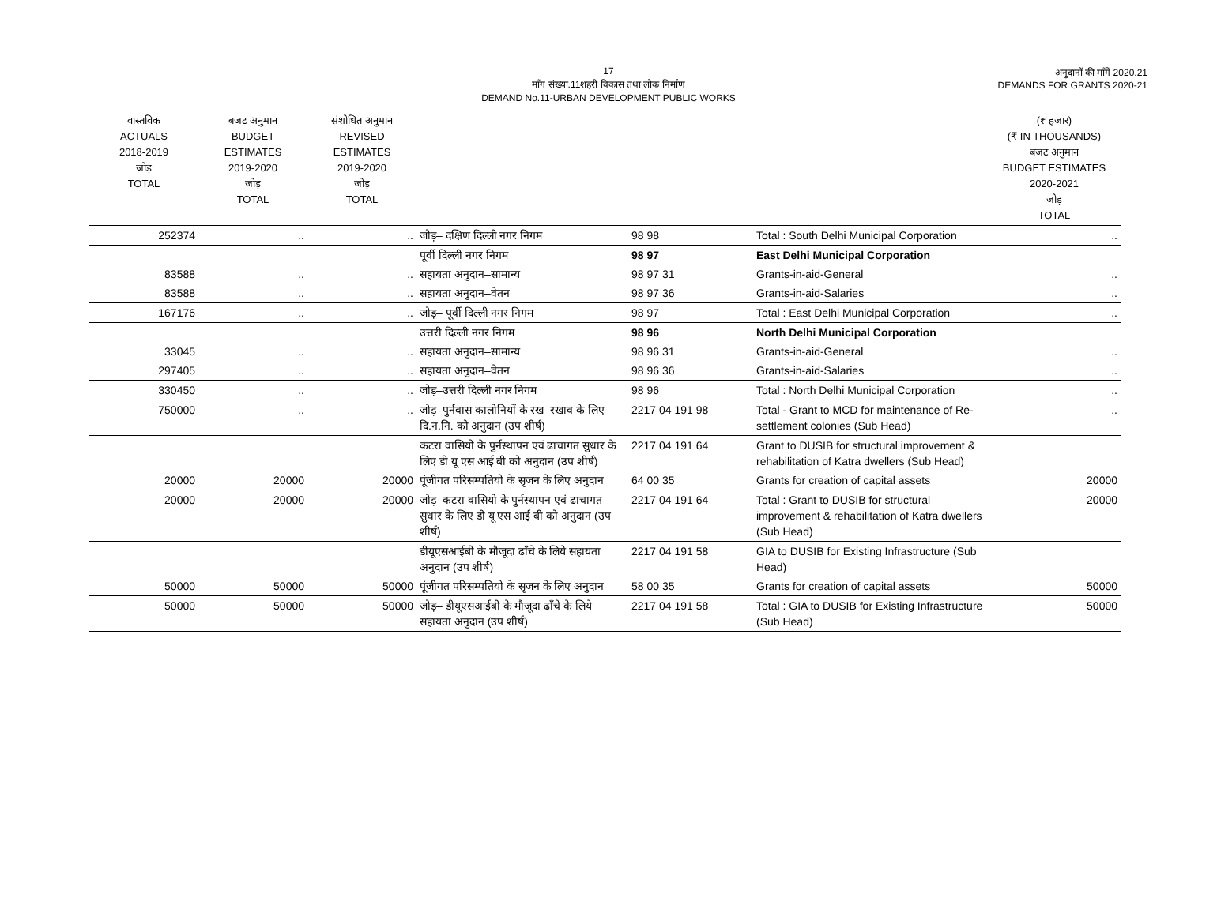17
माँग संख्या.11शहरी विकास तथा लोक निर्माण
DEMAND No.11-URBAN DEVELOPMENT PUBLIC WORKS
अनुदानों की माँगें 2020.21
DEMANDS FOR GRANTS 2020-21
| वास्तविक ACTUALS 2018-2019 जोड़ TOTAL | बजट अनुमान BUDGET ESTIMATES 2019-2020 जोड़ TOTAL | संशोधित अनुमान REVISED ESTIMATES 2019-2020 जोड़ TOTAL | | | | (₹ हजार) (₹ IN THOUSANDS) बजट अनुमान BUDGET ESTIMATES 2020-2021 जोड़ TOTAL |
| --- | --- | --- | --- | --- | --- | --- |
| 252374 | .. | .. | जोड़– दक्षिण दिल्ली नगर निगम | 98 98 | Total : South Delhi Municipal Corporation | .. |
| | | | पूर्वी दिल्ली नगर निगम | 98 97 | East Delhi Municipal Corporation | |
| 83588 | .. | .. | सहायता अनुदान–सामान्य | 98 97 31 | Grants-in-aid-General | .. |
| 83588 | .. | .. | सहायता अनुदान–वेतन | 98 97 36 | Grants-in-aid-Salaries | .. |
| 167176 | .. | .. | जोड़– पूर्वी दिल्ली नगर निगम | 98 97 | Total : East Delhi Municipal Corporation | .. |
| | | | उत्तरी दिल्ली नगर निगम | 98 96 | North Delhi Municipal Corporation | |
| 33045 | .. | .. | सहायता अनुदान–सामान्य | 98 96 31 | Grants-in-aid-General | .. |
| 297405 | .. | .. | सहायता अनुदान–वेतन | 98 96 36 | Grants-in-aid-Salaries | .. |
| 330450 | .. | .. | जोड़–उत्तरी दिल्ली नगर निगम | 98 96 | Total : North Delhi Municipal Corporation | .. |
| 750000 | .. | .. | जोड़–पुर्नवास कालोनियों के रख–रखाव के लिए दि.न.नि. को अनुदान (उप शीर्ष) | 2217 04 191 98 | Total - Grant to MCD for maintenance of Re-settlement colonies (Sub Head) | .. |
| | | | कटरा वासियो के पुर्नस्थापन एवं ढाचागत सुधार के लिए डी यू एस आई बी को अनुदान (उप शीर्ष) | 2217 04 191 64 | Grant to DUSIB for structural improvement & rehabilitation of Katra dwellers (Sub Head) | |
| 20000 | 20000 | 20000 | पूंजीगत परिसम्पतियो के सृजन के लिए अनुदान | 64 00 35 | Grants for creation of capital assets | 20000 |
| 20000 | 20000 | 20000 | जोड़–कटरा वासियो के पुर्नस्थापन एवं ढाचागत सुधार के लिए डी यू एस आई बी को अनुदान (उप शीर्ष) | 2217 04 191 64 | Total : Grant to DUSIB for structural improvement & rehabilitation of Katra dwellers (Sub Head) | 20000 |
| | | | डीयूएसआईबी के मौजूदा ढाँचे के लिये सहायता अनुदान (उप शीर्ष) | 2217 04 191 58 | GIA to DUSIB for Existing Infrastructure (Sub Head) | |
| 50000 | 50000 | 50000 | पूंजीगत परिसम्पतियो के सृजन के लिए अनुदान | 58 00 35 | Grants for creation of capital assets | 50000 |
| 50000 | 50000 | 50000 | जोड़– डीयूएसआईबी के मौजूदा ढाँचे के लिये सहायता अनुदान (उप शीर्ष) | 2217 04 191 58 | Total : GIA to DUSIB for Existing Infrastructure (Sub Head) | 50000 |